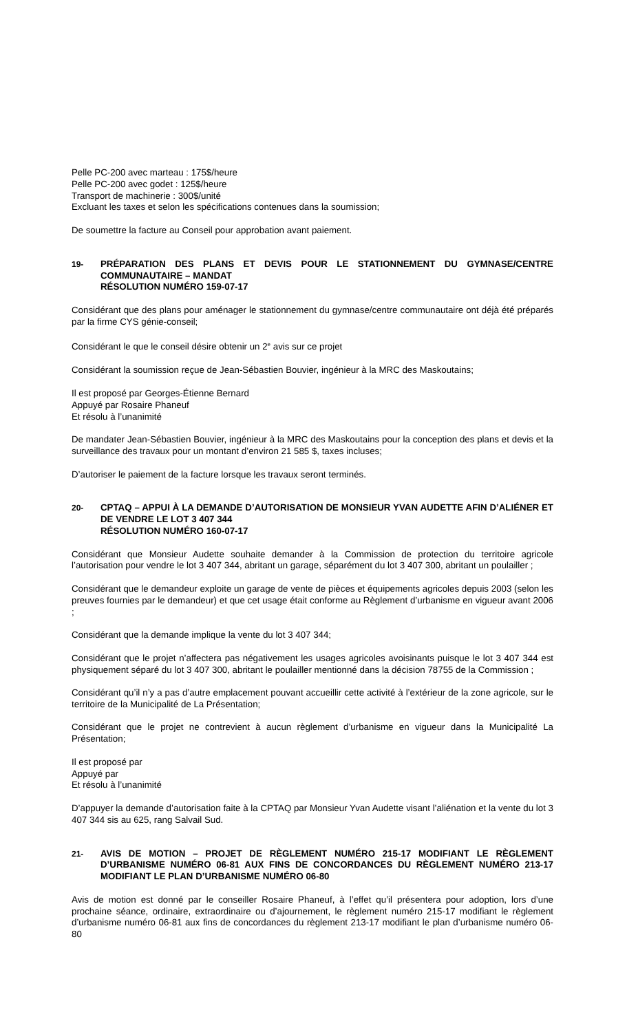Pelle PC-200 avec marteau : 175$/heure
Pelle PC-200 avec godet : 125$/heure
Transport de machinerie : 300$/unité
Excluant les taxes et selon les spécifications contenues dans la soumission;
De soumettre la facture au Conseil pour approbation avant paiement.
19- PRÉPARATION DES PLANS ET DEVIS POUR LE STATIONNEMENT DU GYMNASE/CENTRE COMMUNAUTAIRE – MANDAT
RÉSOLUTION NUMÉRO 159-07-17
Considérant que des plans pour aménager le stationnement du gymnase/centre communautaire ont déjà été préparés par la firme CYS génie-conseil;
Considérant le que le conseil désire obtenir un 2<sup>e</sup> avis sur ce projet
Considérant la soumission reçue de Jean-Sébastien Bouvier, ingénieur à la MRC des Maskoutains;
Il est proposé par Georges-Étienne Bernard
Appuyé par Rosaire Phaneuf
Et résolu à l’unanimité
De mandater Jean-Sébastien Bouvier, ingénieur à la MRC des Maskoutains pour la conception des plans et devis et la surveillance des travaux pour un montant d’environ 21 585 $, taxes incluses;
D’autoriser le paiement de la facture lorsque les travaux seront terminés.
20- CPTAQ – APPUI À LA DEMANDE D’AUTORISATION DE MONSIEUR YVAN AUDETTE AFIN D’ALIÉNER ET DE VENDRE LE LOT 3 407 344
RÉSOLUTION NUMÉRO 160-07-17
Considérant que Monsieur Audette souhaite demander à la Commission de protection du territoire agricole l’autorisation pour vendre le lot 3 407 344, abritant un garage, séparément du lot 3 407 300, abritant un poulailler ;
Considérant que le demandeur exploite un garage de vente de pièces et équipements agricoles depuis 2003 (selon les preuves fournies par le demandeur) et que cet usage était conforme au Règlement d’urbanisme en vigueur avant 2006 ;
Considérant que la demande implique la vente du lot 3 407 344;
Considérant que le projet n’affectera pas négativement les usages agricoles avoisinants puisque le lot 3 407 344 est physiquement séparé du lot 3 407 300, abritant le poulailler mentionné dans la décision 78755 de la Commission ;
Considérant qu’il n’y a pas d’autre emplacement pouvant accueillir cette activité à l’extérieur de la zone agricole, sur le territoire de la Municipalité de La Présentation;
Considérant que le projet ne contrevient à aucun règlement d’urbanisme en vigueur dans la Municipalité La Présentation;
Il est proposé par
Appuyé par
Et résolu à l’unanimité
D’appuyer la demande d’autorisation faite à la CPTAQ par Monsieur Yvan Audette visant l’aliénation et la vente du lot 3 407 344 sis au 625, rang Salvail Sud.
21- AVIS DE MOTION – PROJET DE RÈGLEMENT NUMÉRO 215-17 MODIFIANT LE RÈGLEMENT D’URBANISME NUMÉRO 06-81 AUX FINS DE CONCORDANCES DU RÈGLEMENT NUMÉRO 213-17 MODIFIANT LE PLAN D’URBANISME NUMÉRO 06-80
Avis de motion est donné par le conseiller Rosaire Phaneuf, à l’effet qu’il présentera pour adoption, lors d’une prochaine séance, ordinaire, extraordinaire ou d’ajournement, le règlement numéro 215-17 modifiant le règlement d’urbanisme numéro 06-81 aux fins de concordances du règlement 213-17 modifiant le plan d’urbanisme numéro 06-80